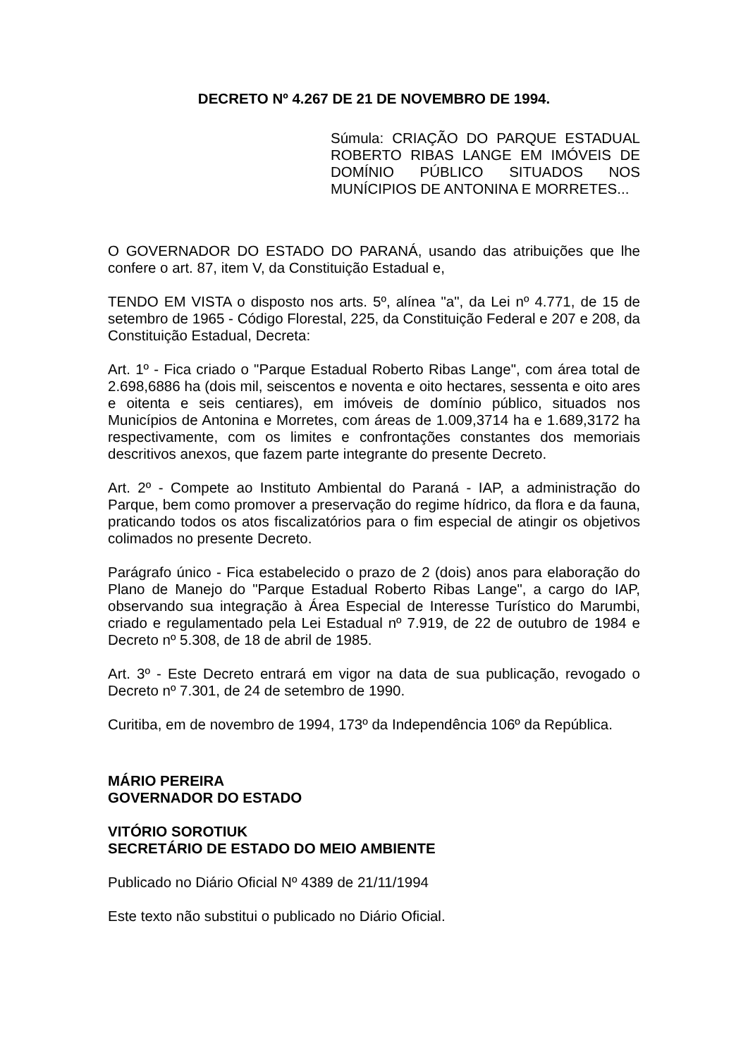DECRETO Nº 4.267 DE 21 DE NOVEMBRO DE 1994.
Súmula: CRIAÇÃO DO PARQUE ESTADUAL ROBERTO RIBAS LANGE EM IMÓVEIS DE DOMÍNIO PÚBLICO SITUADOS NOS MUNÍCIPIOS DE ANTONINA E MORRETES...
O GOVERNADOR DO ESTADO DO PARANÁ, usando das atribuições que lhe confere o art. 87, item V, da Constituição Estadual e,
TENDO EM VISTA o disposto nos arts. 5º, alínea "a", da Lei nº 4.771, de 15 de setembro de 1965 - Código Florestal, 225, da Constituição Federal e 207 e 208, da Constituição Estadual, Decreta:
Art. 1º - Fica criado o "Parque Estadual Roberto Ribas Lange", com área total de 2.698,6886 ha (dois mil, seiscentos e noventa e oito hectares, sessenta e oito ares e oitenta e seis centiares), em imóveis de domínio público, situados nos Municípios de Antonina e Morretes, com áreas de 1.009,3714 ha e 1.689,3172 ha respectivamente, com os limites e confrontações constantes dos memoriais descritivos anexos, que fazem parte integrante do presente Decreto.
Art. 2º - Compete ao Instituto Ambiental do Paraná - IAP, a administração do Parque, bem como promover a preservação do regime hídrico, da flora e da fauna, praticando todos os atos fiscalizatórios para o fim especial de atingir os objetivos colimados no presente Decreto.
Parágrafo único - Fica estabelecido o prazo de 2 (dois) anos para elaboração do Plano de Manejo do "Parque Estadual Roberto Ribas Lange", a cargo do IAP, observando sua integração à Área Especial de Interesse Turístico do Marumbi, criado e regulamentado pela Lei Estadual nº 7.919, de 22 de outubro de 1984 e Decreto nº 5.308, de 18 de abril de 1985.
Art. 3º - Este Decreto entrará em vigor na data de sua publicação, revogado o Decreto nº 7.301, de 24 de setembro de 1990.
Curitiba, em de novembro de 1994, 173º da Independência 106º da República.
MÁRIO PEREIRA
GOVERNADOR DO ESTADO
VITÓRIO SOROTIUK
SECRETÁRIO DE ESTADO DO MEIO AMBIENTE
Publicado no Diário Oficial Nº 4389 de 21/11/1994
Este texto não substitui o publicado no Diário Oficial.